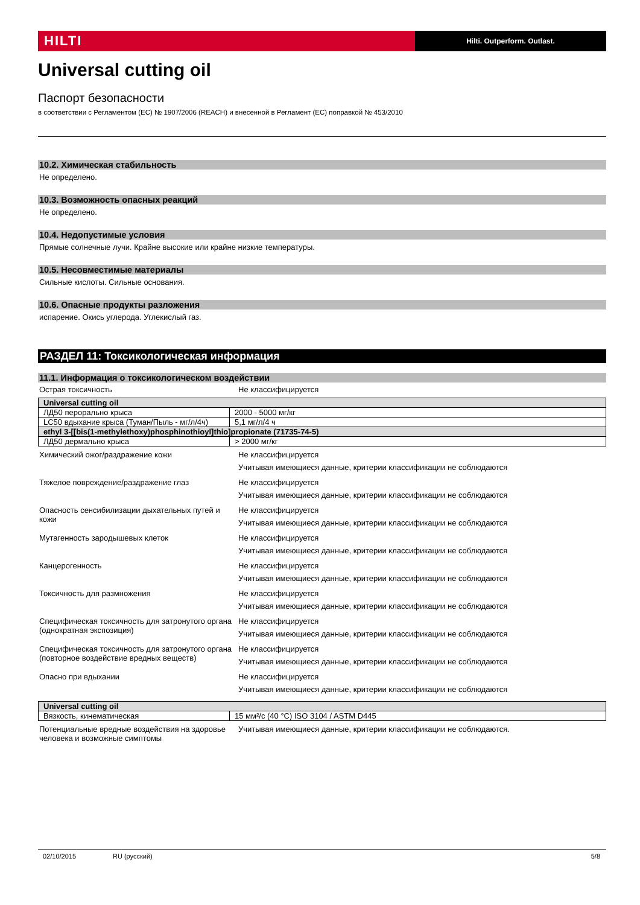HILTI
Hilti. Outperform. Outlast.
Universal cutting oil
Паспорт безопасности
в соответствии с Регламентом (ЕС) № 1907/2006 (REACH) и внесенной в Регламент (ЕС) поправкой № 453/2010
10.2. Химическая стабильность
Не определено.
10.3. Возможность опасных реакций
Не определено.
10.4. Недопустимые условия
Прямые солнечные лучи. Крайне высокие или крайне низкие температуры.
10.5. Несовместимые материалы
Сильные кислоты. Сильные основания.
10.6. Опасные продукты разложения
испарение. Окись углерода. Углекислый газ.
РАЗДЕЛ 11: Токсикологическая информация
11.1. Информация о токсикологическом воздействии
Острая токсичность Не классифицируется
| Universal cutting oil | |
| ЛД50 перорально крыса | 2000 - 5000 мг/кг |
| LC50 вдыхание крыса (Туман/Пыль - мг/л/4ч) | 5,1 мг/л/4 ч |
| ethyl 3-[[bis(1-methylethoxy)phosphinothioyl]thio]propionate (71735-74-5) | |
| ЛД50 дермально крыса | > 2000 мг/кг |
Химический ожог/раздражение кожи
Не классифицируется
Учитывая имеющиеся данные, критерии классификации не соблюдаются
Тяжелое повреждение/раздражение глаз
Не классифицируется
Учитывая имеющиеся данные, критерии классификации не соблюдаются
Опасность сенсибилизации дыхательных путей и кожи
Не классифицируется
Учитывая имеющиеся данные, критерии классификации не соблюдаются
Мутагенность зародышевых клеток
Не классифицируется
Учитывая имеющиеся данные, критерии классификации не соблюдаются
Канцерогенность Не классифицируется
Учитывая имеющиеся данные, критерии классификации не соблюдаются
Токсичность для размножения Не классифицируется
Учитывая имеющиеся данные, критерии классификации не соблюдаются
Специфическая токсичность для затронутого органа (однократная экспозиция)
Не классифицируется
Учитывая имеющиеся данные, критерии классификации не соблюдаются
Специфическая токсичность для затронутого органа (повторное воздействие вредных веществ)
Не классифицируется
Учитывая имеющиеся данные, критерии классификации не соблюдаются
Опасно при вдыхании Не классифицируется
Учитывая имеющиеся данные, критерии классификации не соблюдаются
| Universal cutting oil | |
| Вязкость, кинематическая | 15 мм²/с (40 °C) ISO 3104 / ASTM D445 |
Потенциальные вредные воздействия на здоровье человека и возможные симптомы
Учитывая имеющиеся данные, критерии классификации не соблюдаются.
02/10/2015 RU (русский) 5/8